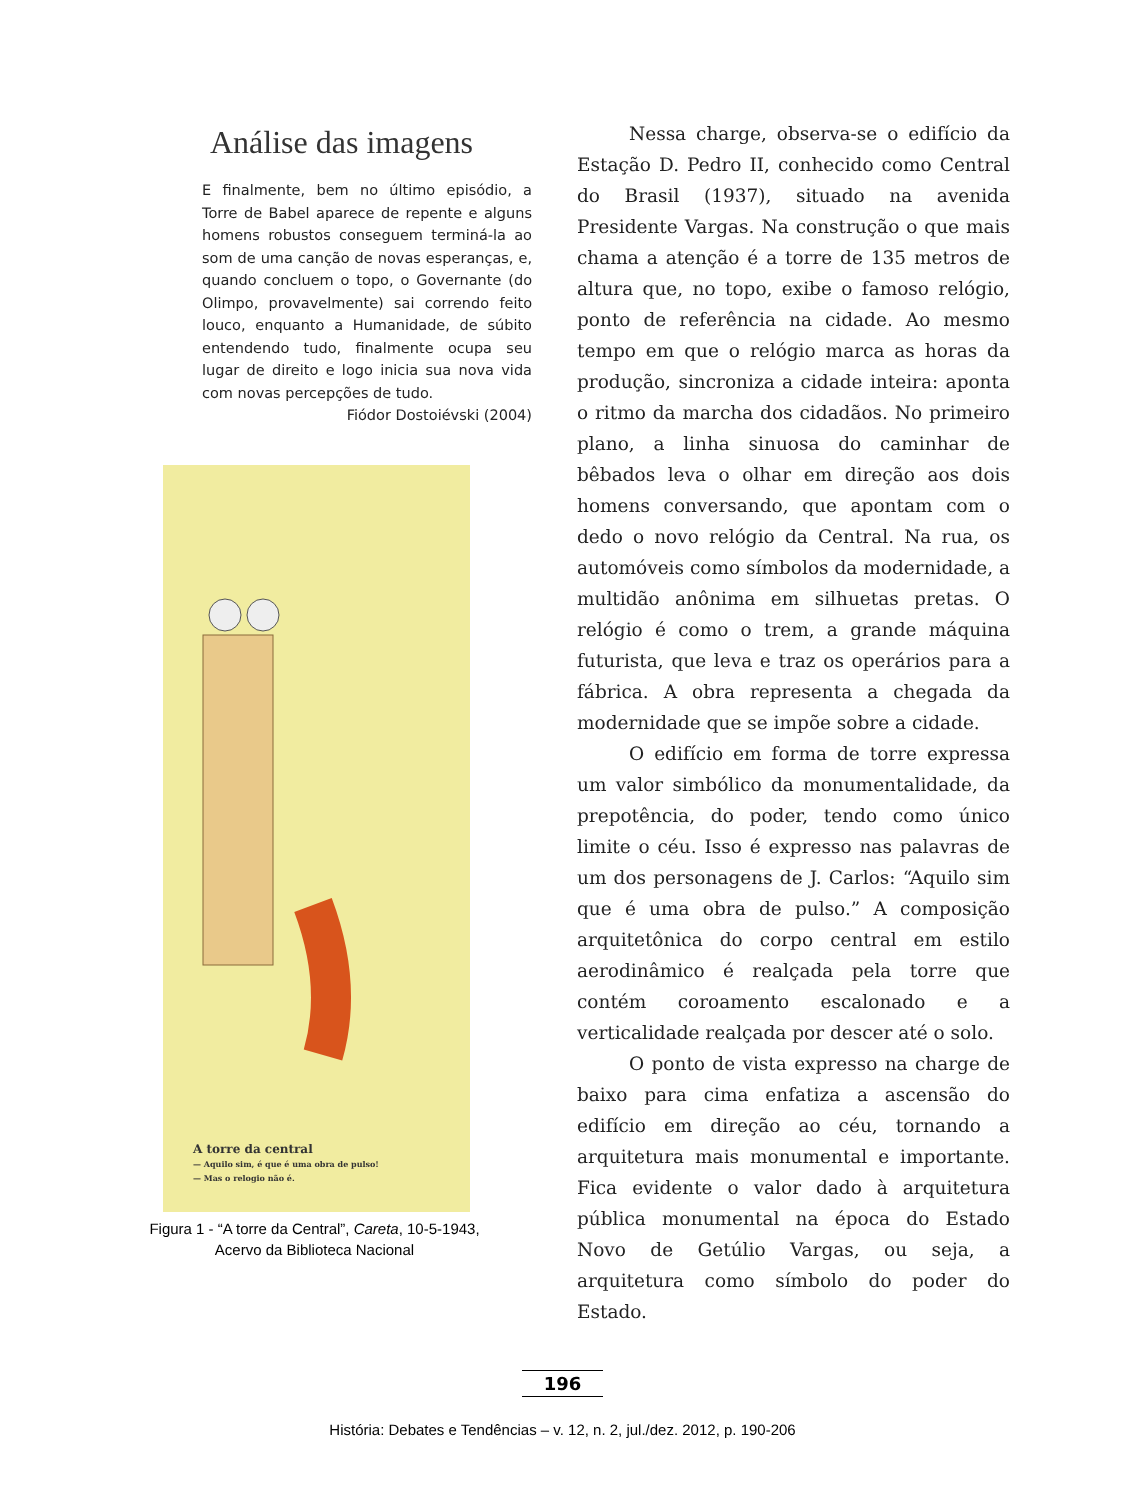Análise das imagens
E finalmente, bem no último episódio, a Torre de Babel aparece de repente e alguns homens robustos conseguem terminá-la ao som de uma canção de novas esperanças, e, quando concluem o topo, o Governante (do Olimpo, provavelmente) sai correndo feito louco, enquanto a Humanidade, de súbito entendendo tudo, finalmente ocupa seu lugar de direito e logo inicia sua nova vida com novas percepções de tudo.
Fiódor Dostoiévski (2004)
A torre da central
— Aquilo sim, é que é uma obra de pulso!
— Mas o relogio não é.
Figura 1 - “A torre da Central”, Careta, 10-5-1943,
Acervo da Biblioteca Nacional
Nessa charge, observa-se o edifício da Estação D. Pedro II, conhecido como Central do Brasil (1937), situado na avenida Presidente Vargas. Na construção o que mais chama a atenção é a torre de 135 metros de altura que, no topo, exibe o famoso relógio, ponto de referência na cidade. Ao mesmo tempo em que o relógio marca as horas da produção, sincroniza a cidade inteira: aponta o ritmo da marcha dos cidadãos. No primeiro plano, a linha sinuosa do caminhar de bêbados leva o olhar em direção aos dois homens conversando, que apontam com o dedo o novo relógio da Central. Na rua, os automóveis como símbolos da modernidade, a multidão anônima em silhuetas pretas. O relógio é como o trem, a grande máquina futurista, que leva e traz os operários para a fábrica. A obra representa a chegada da modernidade que se impõe sobre a cidade.
O edifício em forma de torre expressa um valor simbólico da monumentalidade, da prepotência, do poder, tendo como único limite o céu. Isso é expresso nas palavras de um dos personagens de J. Carlos: “Aquilo sim que é uma obra de pulso.” A composição arquitetônica do corpo central em estilo aerodinâmico é realçada pela torre que contém coroamento escalonado e a verticalidade realçada por descer até o solo.
O ponto de vista expresso na charge de baixo para cima enfatiza a ascensão do edifício em direção ao céu, tornando a arquitetura mais monumental e importante. Fica evidente o valor dado à arquitetura pública monumental na época do Estado Novo de Getúlio Vargas, ou seja, a arquitetura como símbolo do poder do Estado.
196
História: Debates e Tendências – v. 12, n. 2, jul./dez. 2012, p. 190-206